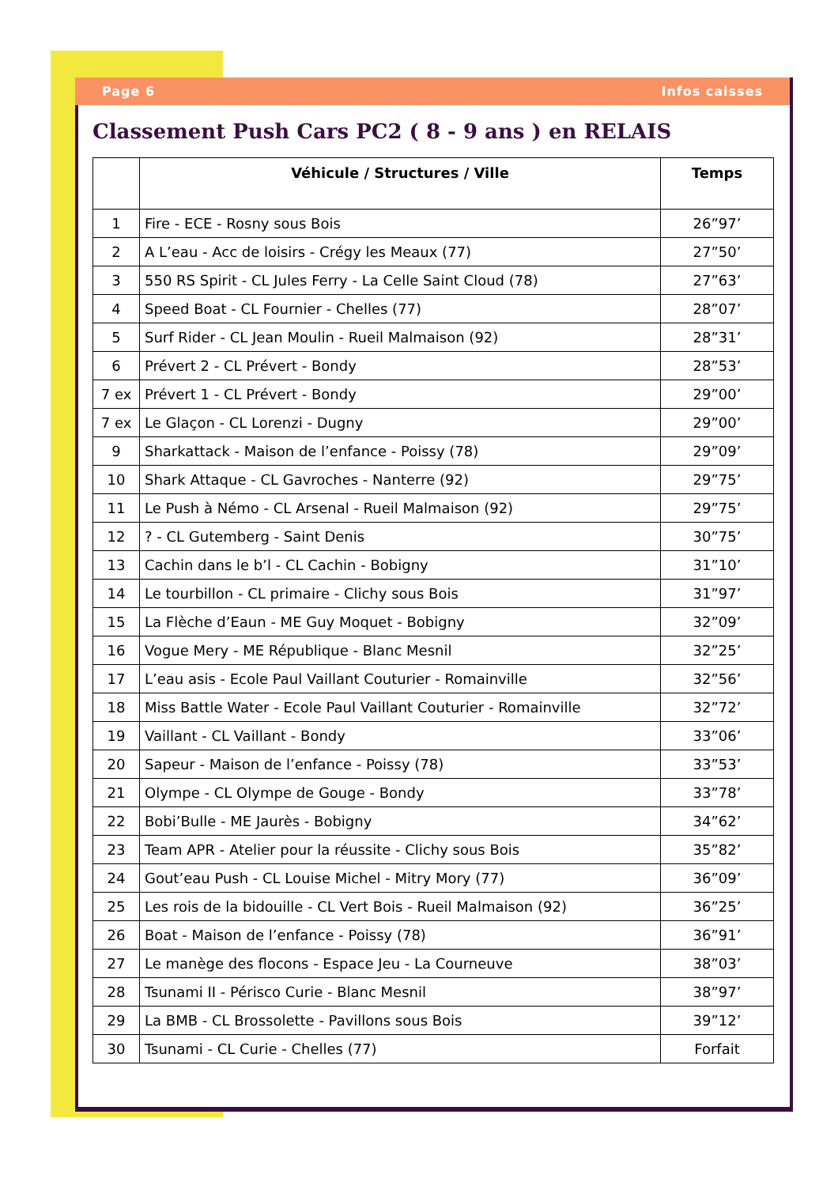Page 6 Infos caisses
Classement Push Cars PC2 ( 8 - 9 ans ) en RELAIS
| | Véhicule / Structures / Ville | Temps |
| --- | --- | --- |
| 1 | Fire - ECE - Rosny sous Bois | 26”97’ |
| 2 | A L’eau - Acc de loisirs - Crégy les Meaux (77) | 27”50’ |
| 3 | 550 RS Spirit - CL Jules Ferry - La Celle Saint Cloud (78) | 27”63’ |
| 4 | Speed Boat - CL Fournier - Chelles (77) | 28”07’ |
| 5 | Surf Rider - CL Jean Moulin - Rueil Malmaison (92) | 28”31’ |
| 6 | Prévert 2 - CL Prévert - Bondy | 28”53’ |
| 7 ex | Prévert 1 - CL Prévert - Bondy | 29”00’ |
| 7 ex | Le Glaçon - CL Lorenzi - Dugny | 29”00’ |
| 9 | Sharkattack - Maison de l’enfance - Poissy (78) | 29”09’ |
| 10 | Shark Attaque - CL Gavroches - Nanterre (92) | 29”75’ |
| 11 | Le Push à Némo - CL Arsenal - Rueil Malmaison (92) | 29”75’ |
| 12 | ? - CL Gutemberg - Saint Denis | 30”75’ |
| 13 | Cachin dans le b’l - CL Cachin - Bobigny | 31”10’ |
| 14 | Le tourbillon - CL primaire - Clichy sous Bois | 31”97’ |
| 15 | La Flèche d’Eaun - ME Guy Moquet - Bobigny | 32”09’ |
| 16 | Vogue Mery - ME République - Blanc Mesnil | 32”25’ |
| 17 | L’eau asis - Ecole Paul Vaillant Couturier - Romainville | 32”56’ |
| 18 | Miss Battle Water - Ecole Paul Vaillant Couturier - Romainville | 32”72’ |
| 19 | Vaillant - CL Vaillant - Bondy | 33”06’ |
| 20 | Sapeur - Maison de l’enfance - Poissy (78) | 33”53’ |
| 21 | Olympe - CL Olympe de Gouge - Bondy | 33”78’ |
| 22 | Bobi’Bulle - ME Jaurès - Bobigny | 34”62’ |
| 23 | Team APR - Atelier pour la réussite - Clichy sous Bois | 35”82’ |
| 24 | Gout’eau Push - CL Louise Michel - Mitry Mory (77) | 36”09’ |
| 25 | Les rois de la bidouille - CL Vert Bois - Rueil Malmaison (92) | 36”25’ |
| 26 | Boat - Maison de l’enfance - Poissy (78) | 36”91’ |
| 27 | Le manège des flocons - Espace Jeu - La Courneuve | 38”03’ |
| 28 | Tsunami II - Périsco Curie - Blanc Mesnil | 38”97’ |
| 29 | La BMB - CL Brossolette - Pavillons sous Bois | 39”12’ |
| 30 | Tsunami - CL Curie - Chelles (77) | Forfait |